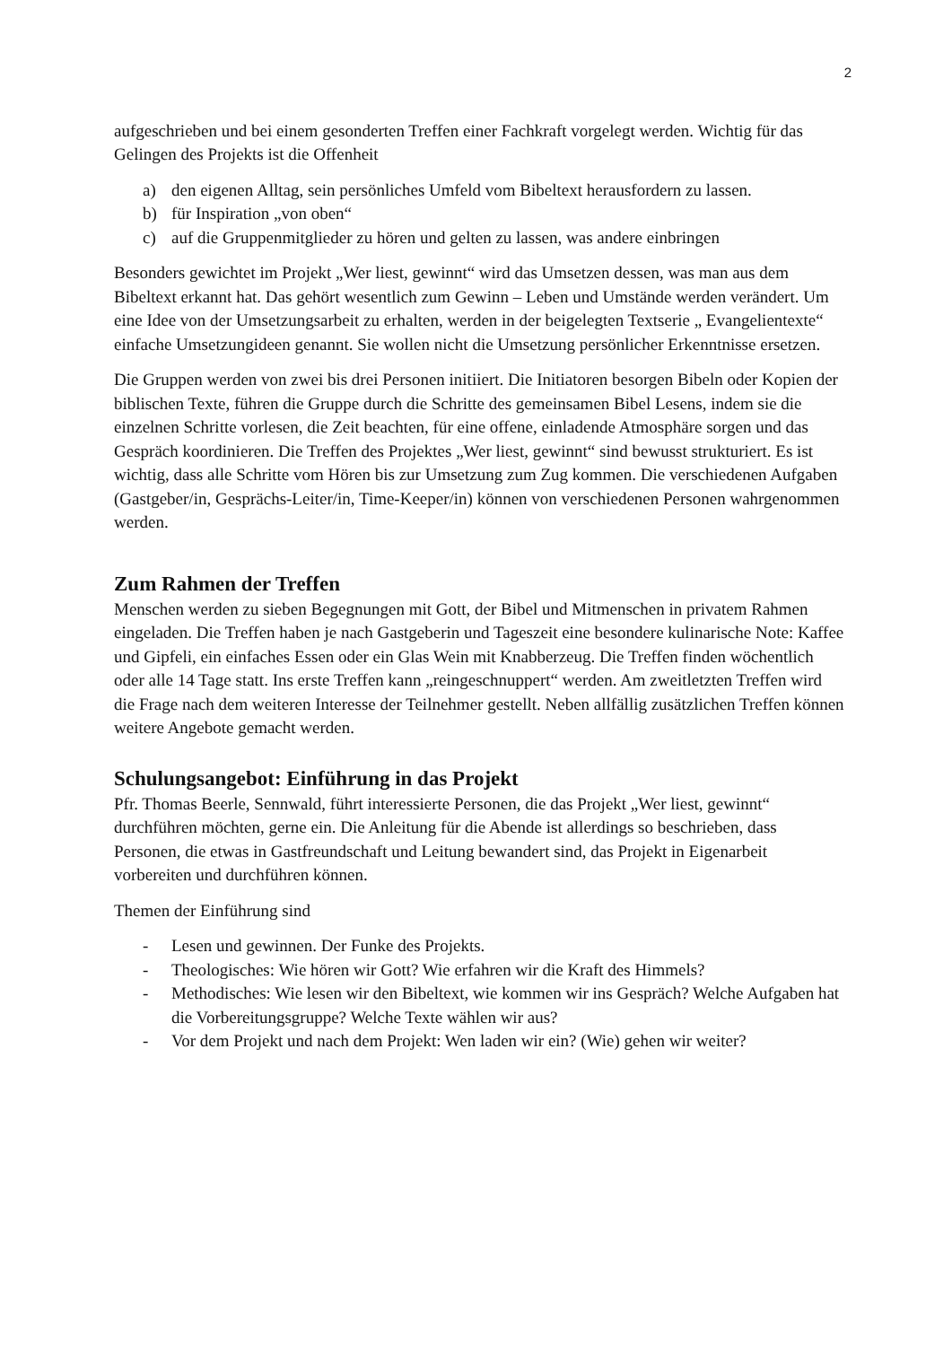2
aufgeschrieben und bei einem gesonderten Treffen einer Fachkraft vorgelegt werden. Wichtig für das Gelingen des Projekts ist die Offenheit
a) den eigenen Alltag, sein persönliches Umfeld vom Bibeltext herausfordern zu lassen.
b) für Inspiration „von oben“
c) auf die Gruppenmitglieder zu hören und gelten zu lassen, was andere einbringen
Besonders gewichtet im Projekt „Wer liest, gewinnt“ wird das Umsetzen dessen, was man aus dem Bibeltext erkannt hat. Das gehört wesentlich zum Gewinn – Leben und Umstände werden verändert. Um eine Idee von der Umsetzungsarbeit zu erhalten, werden in der beigelegten Textserie „ Evangelientexte“ einfache Umsetzungideen genannt. Sie wollen nicht die Umsetzung persönlicher Erkenntnisse ersetzen.
Die Gruppen werden von zwei bis drei Personen initiiert. Die Initiatoren besorgen Bibeln oder Kopien der biblischen Texte, führen die Gruppe durch die Schritte des gemeinsamen Bibel Lesens, indem sie die einzelnen Schritte vorlesen, die Zeit beachten, für eine offene, einladende Atmosphäre sorgen und das Gespräch koordinieren. Die Treffen des Projektes „Wer liest, gewinnt“ sind bewusst strukturiert. Es ist wichtig, dass alle Schritte vom Hören bis zur Umsetzung zum Zug kommen. Die verschiedenen Aufgaben (Gastgeber/in, Gesprächs-Leiter/in, Time-Keeper/in) können von verschiedenen Personen wahrgenommen werden.
Zum Rahmen der Treffen
Menschen werden zu sieben Begegnungen mit Gott, der Bibel und Mitmenschen in privatem Rahmen eingeladen. Die Treffen haben je nach Gastgeberin und Tageszeit eine besondere kulinarische Note: Kaffee und Gipfeli, ein einfaches Essen oder ein Glas Wein mit Knabberzeug. Die Treffen finden wöchentlich oder alle 14 Tage statt. Ins erste Treffen kann „reingeschnuppert“ werden. Am zweitletzten Treffen wird die Frage nach dem weiteren Interesse der Teilnehmer gestellt. Neben allfällig zusätzlichen Treffen können weitere Angebote gemacht werden.
Schulungsangebot: Einführung in das Projekt
Pfr. Thomas Beerle, Sennwald, führt interessierte Personen, die das Projekt „Wer liest, gewinnt“ durchführen möchten, gerne ein. Die Anleitung für die Abende ist allerdings so beschrieben, dass Personen, die etwas in Gastfreundschaft und Leitung bewandert sind, das Projekt in Eigenarbeit vorbereiten und durchführen können.
Themen der Einführung sind
- Lesen und gewinnen. Der Funke des Projekts.
- Theologisches: Wie hören wir Gott? Wie erfahren wir die Kraft des Himmels?
- Methodisches: Wie lesen wir den Bibeltext, wie kommen wir ins Gespräch? Welche Aufgaben hat die Vorbereitungsgruppe? Welche Texte wählen wir aus?
- Vor dem Projekt und nach dem Projekt: Wen laden wir ein? (Wie) gehen wir weiter?